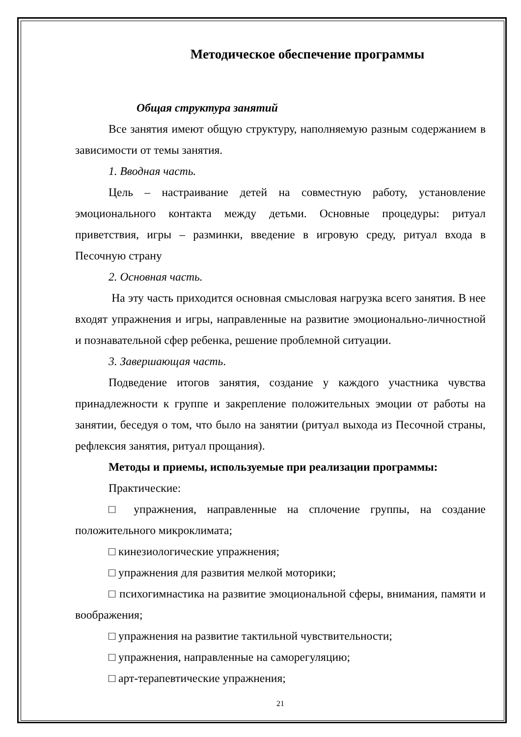Методическое обеспечение программы
Общая структура занятий
Все занятия имеют общую структуру, наполняемую разным содержанием в зависимости от темы занятия.
1. Вводная часть.
Цель – настраивание детей на совместную работу, установление эмоционального контакта между детьми. Основные процедуры: ритуал приветствия, игры – разминки, введение в игровую среду, ритуал входа в Песочную страну
2. Основная часть.
На эту часть приходится основная смысловая нагрузка всего занятия. В нее входят упражнения и игры, направленные на развитие эмоционально-личностной и познавательной сфер ребенка, решение проблемной ситуации.
3. Завершающая часть.
Подведение итогов занятия, создание у каждого участника чувства принадлежности к группе и закрепление положительных эмоции от работы на занятии, беседуя о том, что было на занятии (ритуал выхода из Песочной страны, рефлексия занятия, ритуал прощания).
Методы и приемы, используемые при реализации программы:
Практические:
□ упражнения, направленные на сплочение группы, на создание положительного микроклимата;
□ кинезиологические упражнения;
□ упражнения для развития мелкой моторики;
□ психогимнастика на развитие эмоциональной сферы, внимания, памяти и воображения;
□ упражнения на развитие тактильной чувствительности;
□ упражнения, направленные на саморегуляцию;
□ арт-терапевтические упражнения;
21